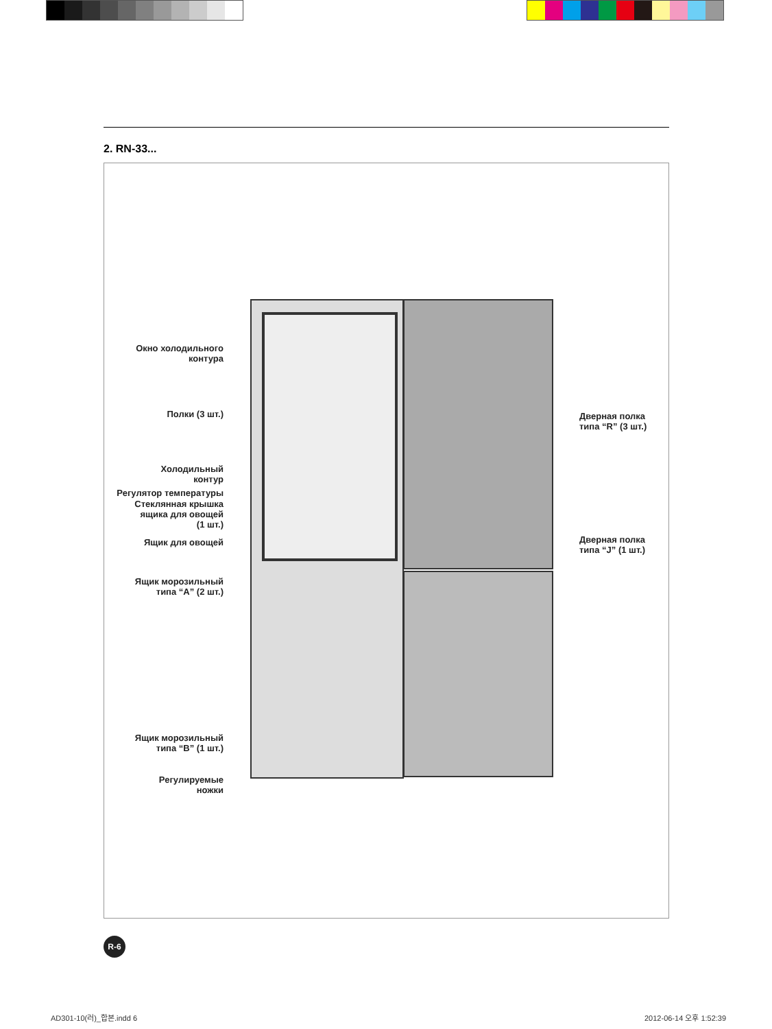2. RN-33...
Окно холодильного
контура
Полки (3 шт.)
Холодильный
контур
Регулятор температуры
Стеклянная крышка
ящика для овощей
(1 шт.)
Ящик для овощей
Ящик морозильный
типа “A” (2 шт.)
Ящик морозильный
типа “B” (1 шт.)
Регулируемые
ножки
Дверная полка
типа “R” (3 шт.)
Дверная полка
типа “J” (1 шт.)
R-6
AD301-10(러)_합본.indd 6 2012-06-14 오후 1:52:39